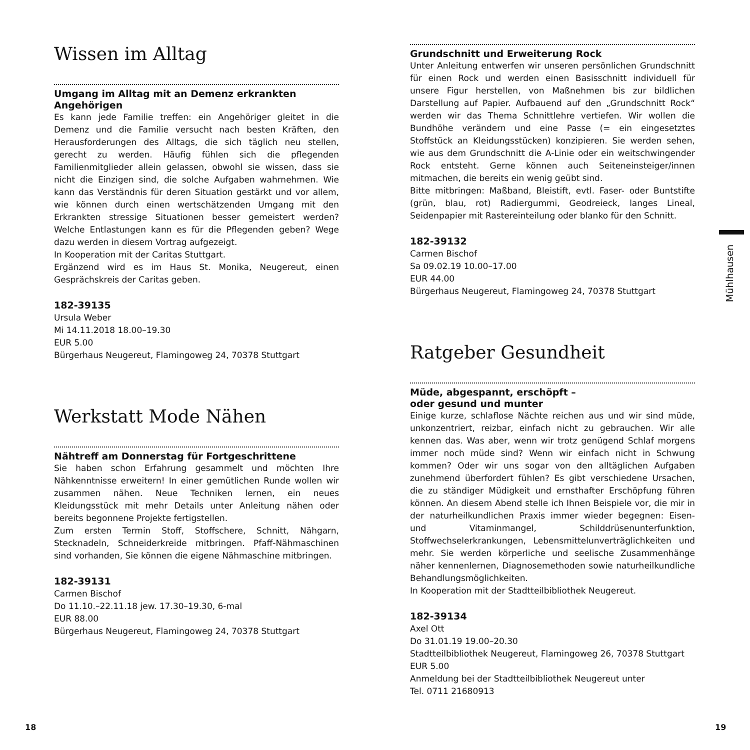Wissen im Alltag
Umgang im Alltag mit an Demenz erkrankten Angehörigen
Es kann jede Familie treffen: ein Angehöriger gleitet in die Demenz und die Familie versucht nach besten Kräften, den Herausforderungen des Alltags, die sich täglich neu stellen, gerecht zu werden. Häufig fühlen sich die pflegenden Familienmitglieder allein gelassen, obwohl sie wissen, dass sie nicht die Einzigen sind, die solche Aufgaben wahrnehmen. Wie kann das Verständnis für deren Situation gestärkt und vor allem, wie können durch einen wertschätzenden Umgang mit den Erkrankten stressige Situationen besser gemeistert werden? Welche Entlastungen kann es für die Pflegenden geben? Wege dazu werden in diesem Vortrag aufgezeigt.
In Kooperation mit der Caritas Stuttgart.
Ergänzend wird es im Haus St. Monika, Neugereut, einen Gesprächskreis der Caritas geben.
182-39135
Ursula Weber
Mi 14.11.2018 18.00–19.30
EUR 5.00
Bürgerhaus Neugereut, Flamingoweg 24, 70378 Stuttgart
Werkstatt Mode Nähen
Nähtreff am Donnerstag für Fortgeschrittene
Sie haben schon Erfahrung gesammelt und möchten Ihre Nähkenntnisse erweitern! In einer gemütlichen Runde wollen wir zusammen nähen. Neue Techniken lernen, ein neues Kleidungsstück mit mehr Details unter Anleitung nähen oder bereits begonnene Projekte fertigstellen.
Zum ersten Termin Stoff, Stoffschere, Schnitt, Nähgarn, Stecknadeln, Schneiderkreide mitbringen. Pfaff-Nähmaschinen sind vorhanden, Sie können die eigene Nähmaschine mitbringen.
182-39131
Carmen Bischof
Do 11.10.–22.11.18 jew. 17.30–19.30, 6-mal
EUR 88.00
Bürgerhaus Neugereut, Flamingoweg 24, 70378 Stuttgart
Grundschnitt und Erweiterung Rock
Unter Anleitung entwerfen wir unseren persönlichen Grundschnitt für einen Rock und werden einen Basisschnitt individuell für unsere Figur herstellen, von Maßnehmen bis zur bildlichen Darstellung auf Papier. Aufbauend auf den „Grundschnitt Rock“ werden wir das Thema Schnittlehre vertiefen. Wir wollen die Bundhöhe verändern und eine Passe (= ein eingesetztes Stoffstück an Kleidungsstücken) konzipieren. Sie werden sehen, wie aus dem Grundschnitt die A-Linie oder ein weitschwingender Rock entsteht. Gerne können auch Seiteneinsteiger/innen mitmachen, die bereits ein wenig geübt sind.
Bitte mitbringen: Maßband, Bleistift, evtl. Faser- oder Buntstifte (grün, blau, rot) Radiergummi, Geodreieck, langes Lineal, Seidenpapier mit Rastereinteilung oder blanko für den Schnitt.
182-39132
Carmen Bischof
Sa 09.02.19 10.00–17.00
EUR 44.00
Bürgerhaus Neugereut, Flamingoweg 24, 70378 Stuttgart
Ratgeber Gesundheit
Müde, abgespannt, erschöpft –
oder gesund und munter
Einige kurze, schlaflose Nächte reichen aus und wir sind müde, unkonzentriert, reizbar, einfach nicht zu gebrauchen. Wir alle kennen das. Was aber, wenn wir trotz genügend Schlaf morgens immer noch müde sind? Wenn wir einfach nicht in Schwung kommen? Oder wir uns sogar von den alltäglichen Aufgaben zunehmend überfordert fühlen? Es gibt verschiedene Ursachen, die zu ständiger Müdigkeit und ernsthafter Erschöpfung führen können. An diesem Abend stelle ich Ihnen Beispiele vor, die mir in der naturheilkundlichen Praxis immer wieder begegnen: Eisen- und Vitaminmangel, Schilddrüsenunterfunktion, Stoffwechselerkrankungen, Lebensmittelunverträglichkeiten und mehr. Sie werden körperliche und seelische Zusammenhänge näher kennenlernen, Diagnosemethoden sowie naturheilkundliche Behandlungsmöglichkeiten.
In Kooperation mit der Stadtteilbibliothek Neugereut.
182-39134
Axel Ott
Do 31.01.19 19.00–20.30
Stadtteilbibliothek Neugereut, Flamingoweg 26, 70378 Stuttgart
EUR 5.00
Anmeldung bei der Stadtteilbibliothek Neugereut unter
Tel. 0711 21680913
Mühlhausen
18 19